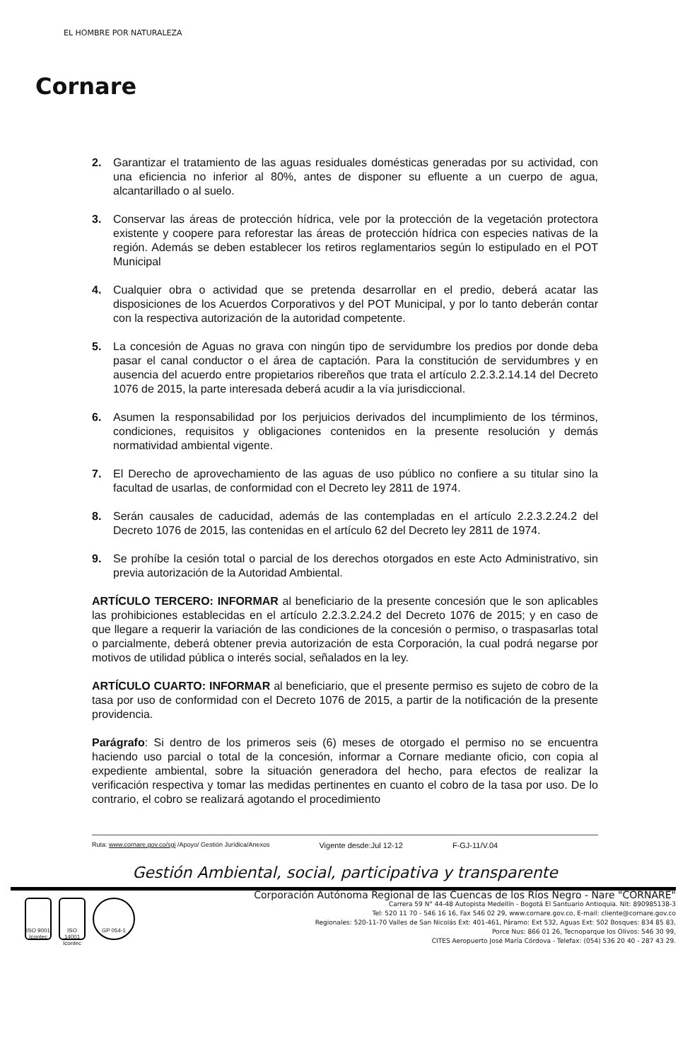EL HOMBRE POR NATURALEZA
Cornare
2. Garantizar el tratamiento de las aguas residuales domésticas generadas por su actividad, con una eficiencia no inferior al 80%, antes de disponer su efluente a un cuerpo de agua, alcantarillado o al suelo.
3. Conservar las áreas de protección hídrica, vele por la protección de la vegetación protectora existente y coopere para reforestar las áreas de protección hídrica con especies nativas de la región. Además se deben establecer los retiros reglamentarios según lo estipulado en el POT Municipal
4. Cualquier obra o actividad que se pretenda desarrollar en el predio, deberá acatar las disposiciones de los Acuerdos Corporativos y del POT Municipal, y por lo tanto deberán contar con la respectiva autorización de la autoridad competente.
5. La concesión de Aguas no grava con ningún tipo de servidumbre los predios por donde deba pasar el canal conductor o el área de captación. Para la constitución de servidumbres y en ausencia del acuerdo entre propietarios ribereños que trata el artículo 2.2.3.2.14.14 del Decreto 1076 de 2015, la parte interesada deberá acudir a la vía jurisdiccional.
6. Asumen la responsabilidad por los perjuicios derivados del incumplimiento de los términos, condiciones, requisitos y obligaciones contenidos en la presente resolución y demás normatividad ambiental vigente.
7. El Derecho de aprovechamiento de las aguas de uso público no confiere a su titular sino la facultad de usarlas, de conformidad con el Decreto ley 2811 de 1974.
8. Serán causales de caducidad, además de las contempladas en el artículo 2.2.3.2.24.2 del Decreto 1076 de 2015, las contenidas en el artículo 62 del Decreto ley 2811 de 1974.
9. Se prohíbe la cesión total o parcial de los derechos otorgados en este Acto Administrativo, sin previa autorización de la Autoridad Ambiental.
ARTÍCULO TERCERO: INFORMAR al beneficiario de la presente concesión que le son aplicables las prohibiciones establecidas en el artículo 2.2.3.2.24.2 del Decreto 1076 de 2015; y en caso de que llegare a requerir la variación de las condiciones de la concesión o permiso, o traspasarlas total o parcialmente, deberá obtener previa autorización de esta Corporación, la cual podrá negarse por motivos de utilidad pública o interés social, señalados en la ley.
ARTÍCULO CUARTO: INFORMAR al beneficiario, que el presente permiso es sujeto de cobro de la tasa por uso de conformidad con el Decreto 1076 de 2015, a partir de la notificación de la presente providencia.
Parágrafo: Si dentro de los primeros seis (6) meses de otorgado el permiso no se encuentra haciendo uso parcial o total de la concesión, informar a Cornare mediante oficio, con copia al expediente ambiental, sobre la situación generadora del hecho, para efectos de realizar la verificación respectiva y tomar las medidas pertinentes en cuanto el cobro de la tasa por uso. De lo contrario, el cobro se realizará agotando el procedimiento
Ruta: www.cornare.gov.co/sgi /Apoyo/ Gestión Jurídica/Anexos Vigente desde:Jul 12-12 F-GJ-11/V.04
Gestión Ambiental, social, participativa y transparente
ISO 9001 Icontec
ISO 14001 Icontec
GP 054-1
Corporación Autónoma Regional de las Cuencas de los Ríos Negro - Nare "CORNARE"
Carrera 59 N° 44-48 Autopista Medellín - Bogotá El Santuario Antioquia. Nit: 890985138-3
Tel: 520 11 70 - 546 16 16, Fax 546 02 29, www.cornare.gov.co, E-mail: cliente@cornare.gov.co
Regionales: 520-11-70 Valles de San Nicolás Ext: 401-461, Páramo: Ext 532, Aguas Ext: 502 Bosques: 834 85 83,
Porce Nus: 866 01 26, Tecnoparque los Olivos: 546 30 99,
CITES Aeropuerto José María Córdova - Telefax: (054) 536 20 40 - 287 43 29.